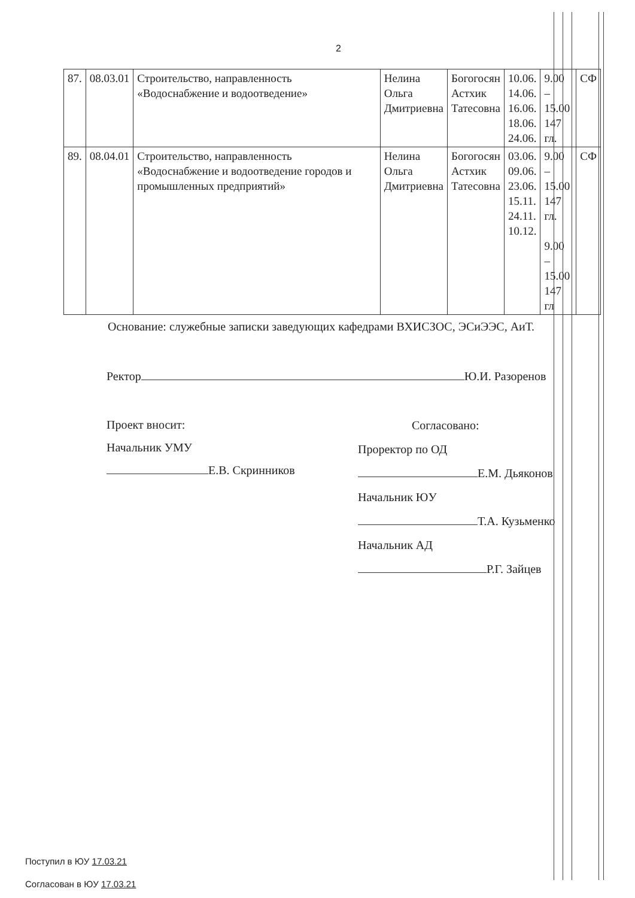2
| 87. | 08.03.01 | Строительство, направленность «Водоснабжение и водоотведение» | Нелина Ольга Дмитриевна | Богогосян Астхик Татесовна | 10.06. 14.06. 16.06. 18.06. 24.06. | 9.00 – 15.00 147 гл. | СФ |
| 89. | 08.04.01 | Строительство, направленность «Водоснабжение и водоотведение городов и промышленных предприятий» | Нелина Ольга Дмитриевна | Богогосян Астхик Татесовна | 03.06. 09.06. 23.06. 15.11. 24.11. 10.12. | 9.00 – 15.00 147 гл. 9.00 – 15.00 147 гл | СФ |
Основание: служебные записки заведующих кафедрами ВХИСЗОС, ЭСиЭЭС, АиТ.
Ректор Ю.И. Разоренов
Проект вносит:
Начальник УМУ
Е.В. Скринников
Согласовано:
Проректор по ОД
Е.М. Дьяконов
Начальник ЮУ
Т.А. Кузьменко
Начальник АД
Р.Г. Зайцев
Поступил в ЮУ 17.03.21
Согласован в ЮУ 17.03.21